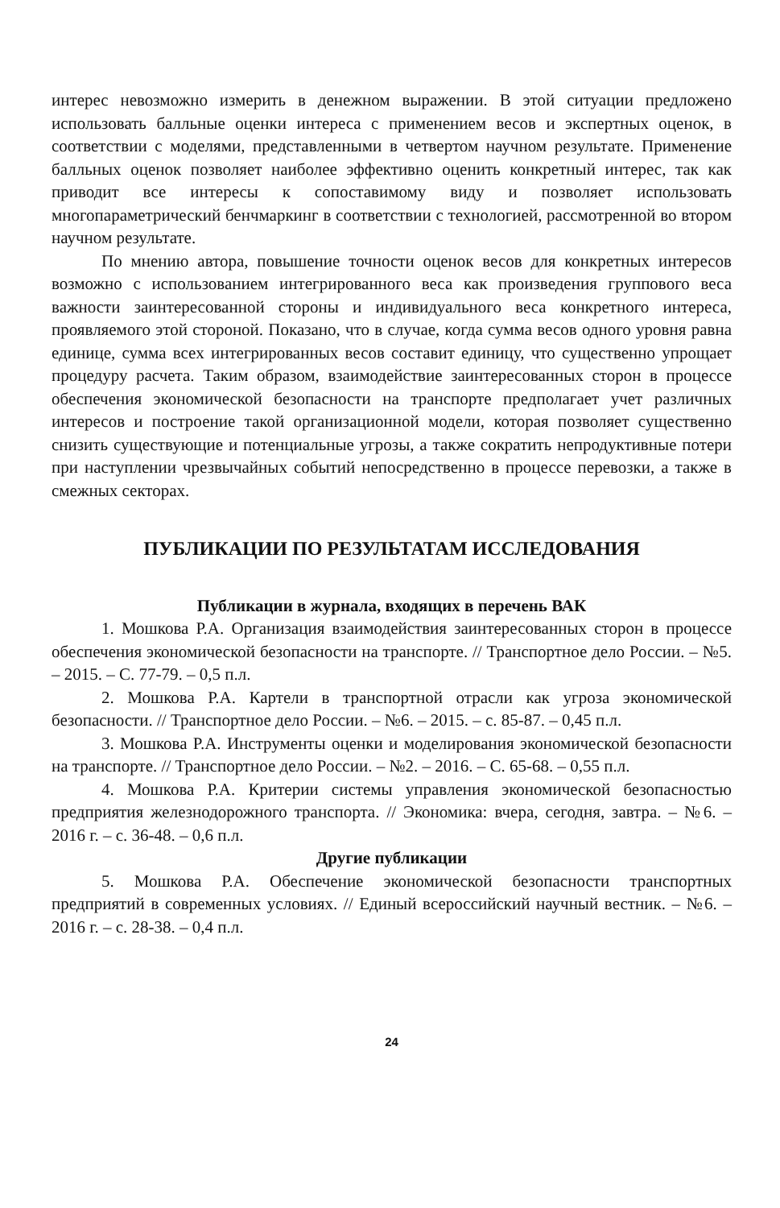интерес невозможно измерить в денежном выражении. В этой ситуации предложено использовать балльные оценки интереса с применением весов и экспертных оценок, в соответствии с моделями, представленными в четвертом научном результате. Применение балльных оценок позволяет наиболее эффективно оценить конкретный интерес, так как приводит все интересы к сопоставимому виду и позволяет использовать многопараметрический бенчмаркинг в соответствии с технологией, рассмотренной во втором научном результате.
По мнению автора, повышение точности оценок весов для конкретных интересов возможно с использованием интегрированного веса как произведения группового веса важности заинтересованной стороны и индивидуального веса конкретного интереса, проявляемого этой стороной. Показано, что в случае, когда сумма весов одного уровня равна единице, сумма всех интегрированных весов составит единицу, что существенно упрощает процедуру расчета. Таким образом, взаимодействие заинтересованных сторон в процессе обеспечения экономической безопасности на транспорте предполагает учет различных интересов и построение такой организационной модели, которая позволяет существенно снизить существующие и потенциальные угрозы, а также сократить непродуктивные потери при наступлении чрезвычайных событий непосредственно в процессе перевозки, а также в смежных секторах.
ПУБЛИКАЦИИ ПО РЕЗУЛЬТАТАМ ИССЛЕДОВАНИЯ
Публикации в журнала, входящих в перечень ВАК
1. Мошкова Р.А. Организация взаимодействия заинтересованных сторон в процессе обеспечения экономической безопасности на транспорте. // Транспортное дело России. – №5. – 2015. – С. 77-79. – 0,5 п.л.
2. Мошкова Р.А. Картели в транспортной отрасли как угроза экономической безопасности. // Транспортное дело России. – №6. – 2015. – с. 85-87. – 0,45 п.л.
3. Мошкова Р.А. Инструменты оценки и моделирования экономической безопасности на транспорте. // Транспортное дело России. – №2. – 2016. – С. 65-68. – 0,55 п.л.
4. Мошкова Р.А. Критерии системы управления экономической безопасностью предприятия железнодорожного транспорта. // Экономика: вчера, сегодня, завтра. – №6. – 2016 г. – с. 36-48. – 0,6 п.л.
Другие публикации
5. Мошкова Р.А. Обеспечение экономической безопасности транспортных предприятий в современных условиях. // Единый всероссийский научный вестник. – №6. – 2016 г. – с. 28-38. – 0,4 п.л.
24